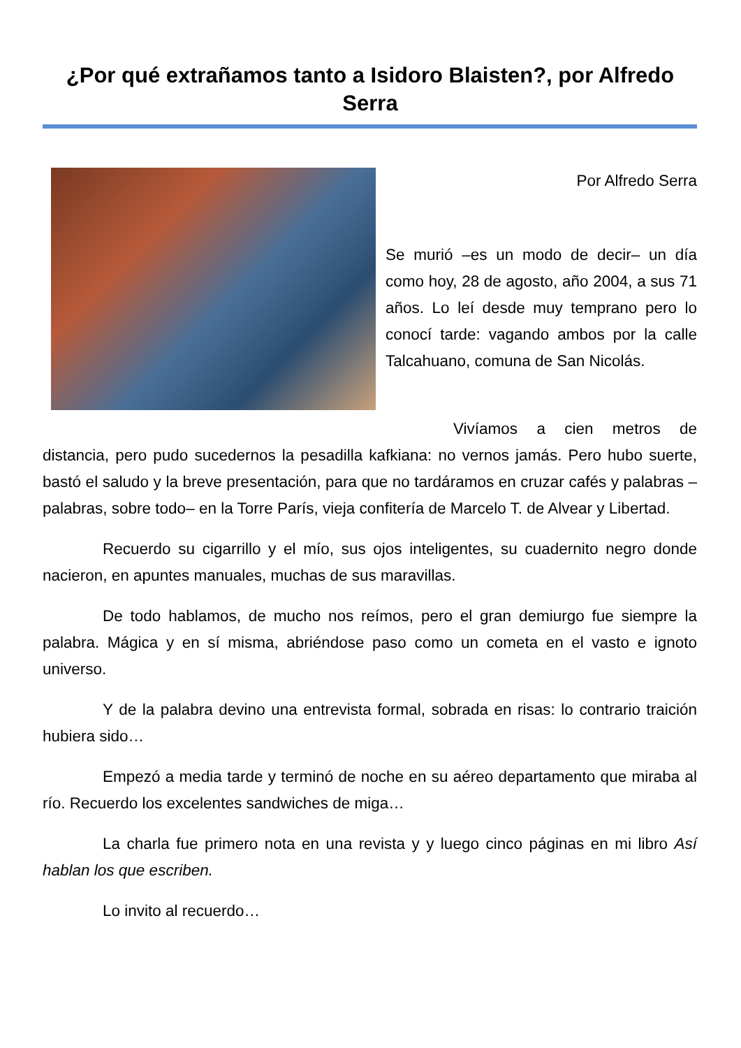¿Por qué extrañamos tanto a Isidoro Blaisten?, por Alfredo Serra
Por Alfredo Serra
Se murió –es un modo de decir– un día como hoy, 28 de agosto, año 2004, a sus 71 años. Lo leí desde muy temprano pero lo conocí tarde: vagando ambos por la calle Talcahuano, comuna de San Nicolás.
Vivíamos a cien metros de distancia, pero pudo sucedernos la pesadilla kafkiana: no vernos jamás. Pero hubo suerte, bastó el saludo y la breve presentación, para que no tardáramos en cruzar cafés y palabras –palabras, sobre todo– en la Torre París, vieja confitería de Marcelo T. de Alvear y Libertad.
Recuerdo su cigarrillo y el mío, sus ojos inteligentes, su cuadernito negro donde nacieron, en apuntes manuales, muchas de sus maravillas.
De todo hablamos, de mucho nos reímos, pero el gran demiurgo fue siempre la palabra. Mágica y en sí misma, abriéndose paso como un cometa en el vasto e ignoto universo.
Y de la palabra devino una entrevista formal, sobrada en risas: lo contrario traición hubiera sido…
Empezó a media tarde y terminó de noche en su aéreo departamento que miraba al río. Recuerdo los excelentes sandwiches de miga…
La charla fue primero nota en una revista y y luego cinco páginas en mi libro Así hablan los que escriben.
Lo invito al recuerdo…